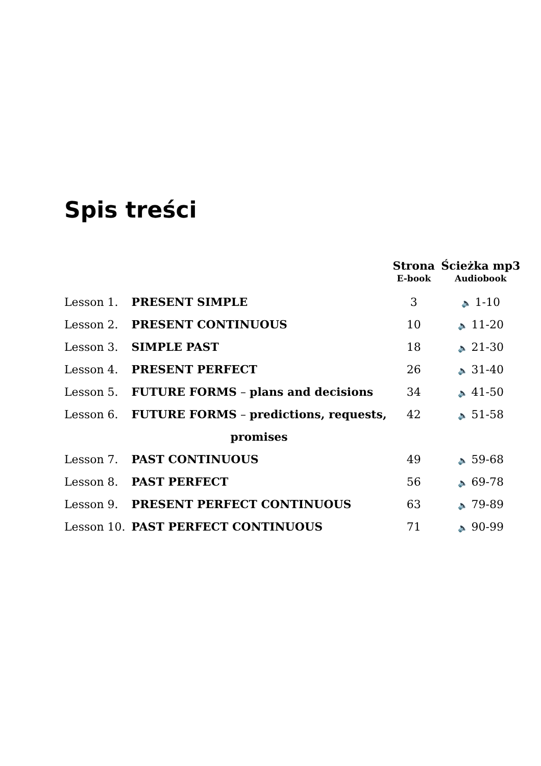Spis treści
| | | Strona | Ścieżka mp3 |
| --- | --- | --- | --- |
| | | E-book | Audiobook |
| Lesson 1. | PRESENT SIMPLE | 3 | 🔈 1-10 |
| Lesson 2. | PRESENT CONTINUOUS | 10 | 🔈 11-20 |
| Lesson 3. | SIMPLE PAST | 18 | 🔈 21-30 |
| Lesson 4. | PRESENT PERFECT | 26 | 🔈 31-40 |
| Lesson 5. | FUTURE FORMS – plans and decisions | 34 | 🔈 41-50 |
| Lesson 6. | FUTURE FORMS – predictions, requests, | 42 | 🔈 51-58 |
| | promises | | |
| Lesson 7. | PAST CONTINUOUS | 49 | 🔈 59-68 |
| Lesson 8. | PAST PERFECT | 56 | 🔈 69-78 |
| Lesson 9. | PRESENT PERFECT CONTINUOUS | 63 | 🔈 79-89 |
| Lesson 10. | PAST PERFECT CONTINUOUS | 71 | 🔈 90-99 |